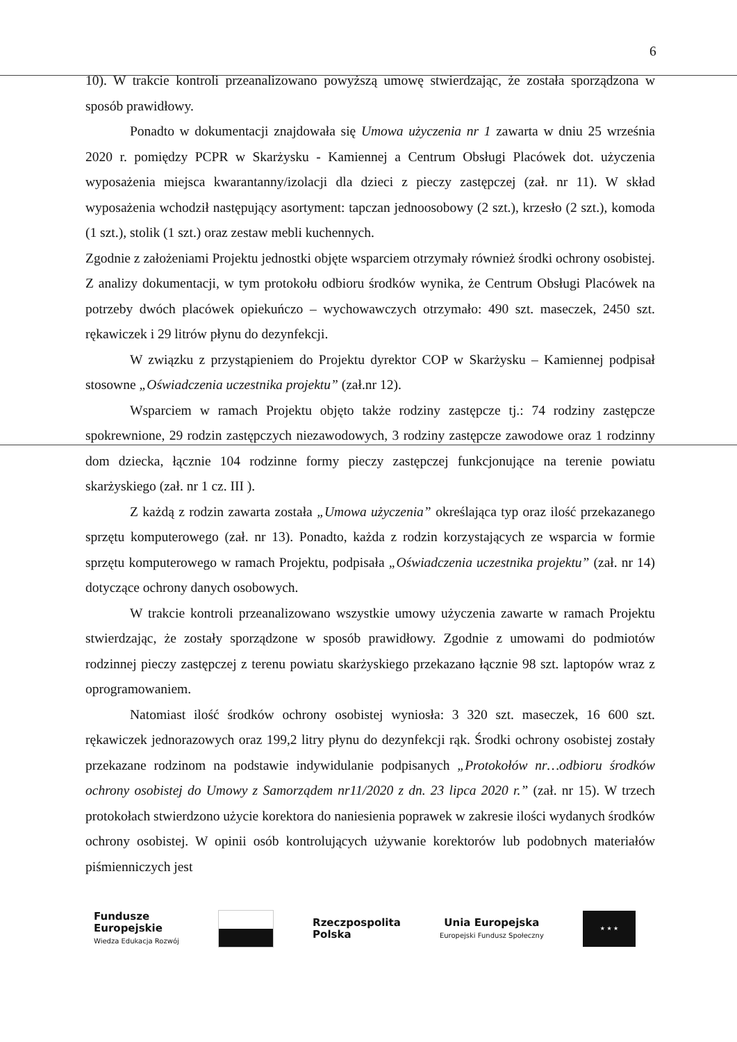6
10). W trakcie kontroli przeanalizowano powyższą umowę stwierdzając, że została sporządzona w sposób prawidłowy.
Ponadto w dokumentacji znajdowała się Umowa użyczenia nr 1 zawarta w dniu 25 września 2020 r. pomiędzy PCPR w Skarżysku - Kamiennej a Centrum Obsługi Placówek dot. użyczenia wyposażenia miejsca kwarantanny/izolacji dla dzieci z pieczy zastępczej (zał. nr 11). W skład wyposażenia wchodził następujący asortyment: tapczan jednoosobowy (2 szt.), krzesło (2 szt.), komoda (1 szt.), stolik (1 szt.) oraz zestaw mebli kuchennych.
Zgodnie z założeniami Projektu jednostki objęte wsparciem otrzymały również środki ochrony osobistej. Z analizy dokumentacji, w tym protokołu odbioru środków wynika, że Centrum Obsługi Placówek na potrzeby dwóch placówek opiekuńczo – wychowawczych otrzymało: 490 szt. maseczek, 2450 szt. rękawiczek i 29 litrów płynu do dezynfekcji.
W związku z przystąpieniem do Projektu dyrektor COP w Skarżysku – Kamiennej podpisał stosowne „Oświadczenia uczestnika projektu” (zał.nr 12).
Wsparciem w ramach Projektu objęto także rodziny zastępcze tj.: 74 rodziny zastępcze spokrewnione, 29 rodzin zastępczych niezawodowych, 3 rodziny zastępcze zawodowe oraz 1 rodzinny dom dziecka, łącznie 104 rodzinne formy pieczy zastępczej funkcjonujące na terenie powiatu skarżyskiego (zał. nr 1 cz. III ).
Z każdą z rodzin zawarta została „Umowa użyczenia” określająca typ oraz ilość przekazanego sprzętu komputerowego (zał. nr 13). Ponadto, każda z rodzin korzystających ze wsparcia w formie sprzętu komputerowego w ramach Projektu, podpisała „Oświadczenia uczestnika projektu” (zał. nr 14) dotyczące ochrony danych osobowych.
W trakcie kontroli przeanalizowano wszystkie umowy użyczenia zawarte w ramach Projektu stwierdzając, że zostały sporządzone w sposób prawidłowy. Zgodnie z umowami do podmiotów rodzinnej pieczy zastępczej z terenu powiatu skarżyskiego przekazano łącznie 98 szt. laptopów wraz z oprogramowaniem.
Natomiast ilość środków ochrony osobistej wyniosła: 3 320 szt. maseczek, 16 600 szt. rękawiczek jednorazowych oraz 199,2 litry płynu do dezynfekcji rąk. Środki ochrony osobistej zostały przekazane rodzinom na podstawie indywidulanie podpisanych „Protokołów nr…odbioru środków ochrony osobistej do Umowy z Samorządem nr11/2020 z dn. 23 lipca 2020 r.” (zał. nr 15). W trzech protokołach stwierdzono użycie korektora do naniesienia poprawek w zakresie ilości wydanych środków ochrony osobistej. W opinii osób kontrolujących używanie korektorów lub podobnych materiałów piśmienniczych jest
Fundusze
Europejskie
Wiedza Edukacja Rozwój
Rzeczpospolita
Polska
Unia Europejska
Europejski Fundusz Społeczny
★ ★ ★